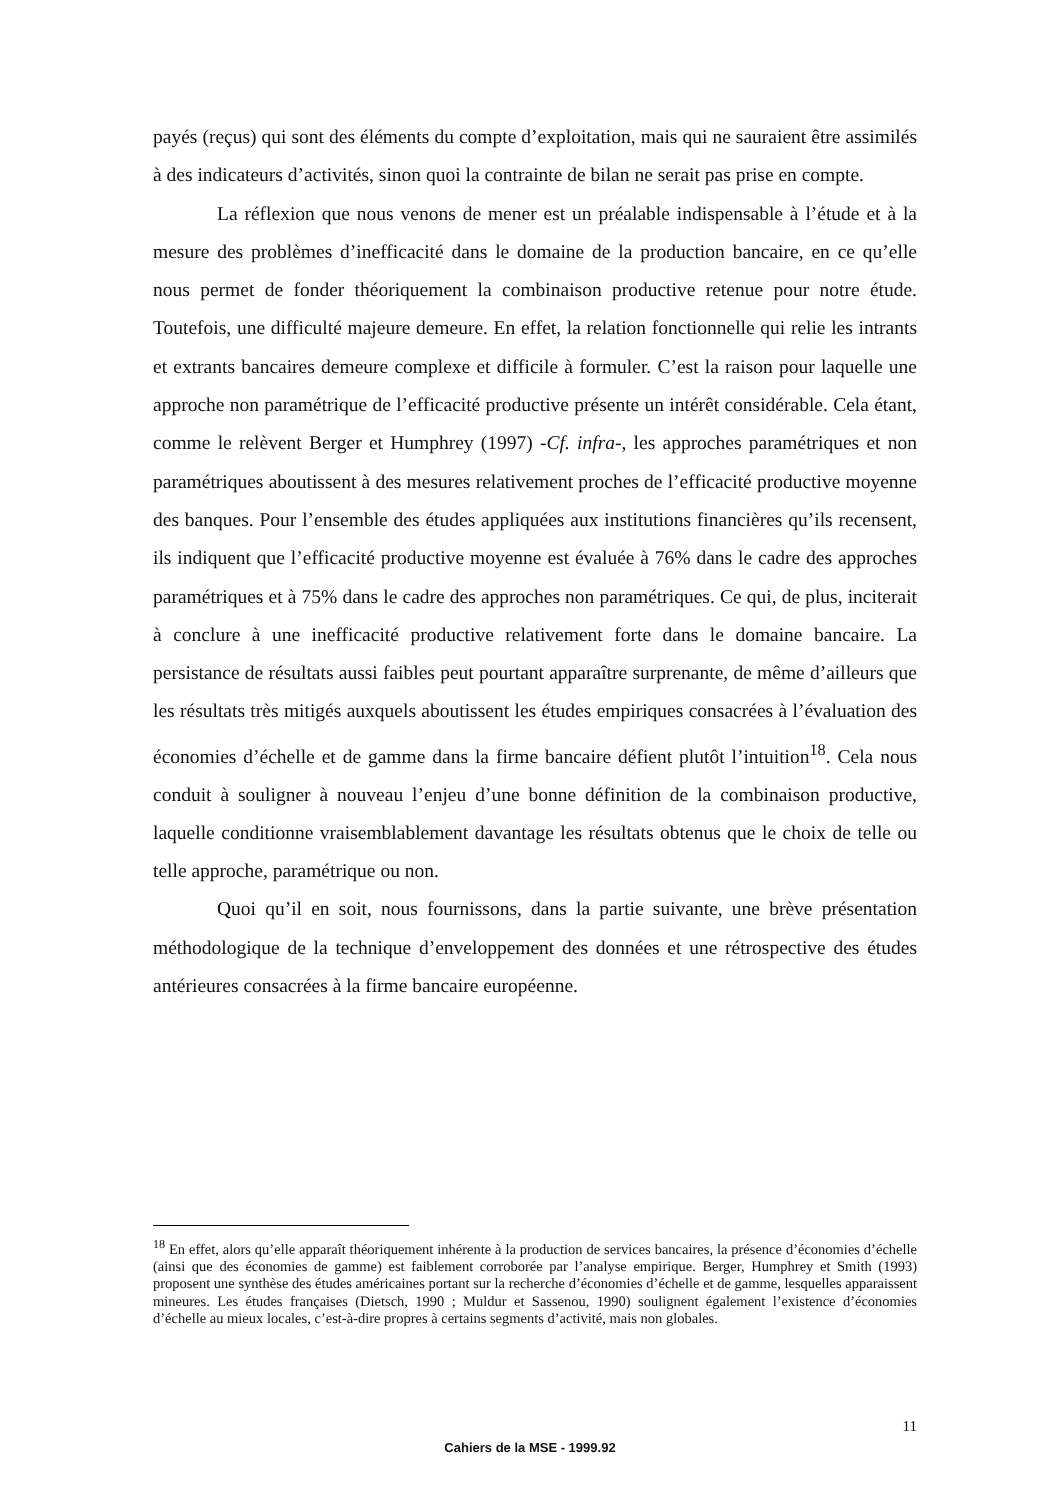payés (reçus) qui sont des éléments du compte d’exploitation, mais qui ne sauraient être assimilés à des indicateurs d’activités, sinon quoi la contrainte de bilan ne serait pas prise en compte.
La réflexion que nous venons de mener est un préalable indispensable à l’étude et à la mesure des problèmes d’inefficacité dans le domaine de la production bancaire, en ce qu’elle nous permet de fonder théoriquement la combinaison productive retenue pour notre étude. Toutefois, une difficulté majeure demeure. En effet, la relation fonctionnelle qui relie les intrants et extrants bancaires demeure complexe et difficile à formuler. C’est la raison pour laquelle une approche non paramétrique de l’efficacité productive présente un intérêt considérable. Cela étant, comme le relèvent Berger et Humphrey (1997) -Cf. infra-, les approches paramétriques et non paramétriques aboutissent à des mesures relativement proches de l’efficacité productive moyenne des banques. Pour l’ensemble des études appliquées aux institutions financières qu’ils recensent, ils indiquent que l’efficacité productive moyenne est évaluée à 76% dans le cadre des approches paramétriques et à 75% dans le cadre des approches non paramétriques. Ce qui, de plus, inciterait à conclure à une inefficacité productive relativement forte dans le domaine bancaire. La persistance de résultats aussi faibles peut pourtant apparaître surprenante, de même d’ailleurs que les résultats très mitigés auxquels aboutissent les études empiriques consacrées à l’évaluation des économies d’échelle et de gamme dans la firme bancaire défient plutôt l’intuition<sup>18</sup>. Cela nous conduit à souligner à nouveau l’enjeu d’une bonne définition de la combinaison productive, laquelle conditionne vraisemblablement davantage les résultats obtenus que le choix de telle ou telle approche, paramétrique ou non.
Quoi qu’il en soit, nous fournissons, dans la partie suivante, une brève présentation méthodologique de la technique d’enveloppement des données et une rétrospective des études antérieures consacrées à la firme bancaire européenne.
<sup>18</sup> En effet, alors qu’elle apparaît théoriquement inhérente à la production de services bancaires, la présence d’économies d’échelle (ainsi que des économies de gamme) est faiblement corroborée par l’analyse empirique. Berger, Humphrey et Smith (1993) proposent une synthèse des études américaines portant sur la recherche d’économies d’échelle et de gamme, lesquelles apparaissent mineures. Les études françaises (Dietsch, 1990 ; Muldur et Sassenou, 1990) soulignent également l’existence d’économies d’échelle au mieux locales, c’est-à-dire propres à certains segments d’activité, mais non globales.
11
Cahiers de la MSE - 1999.92